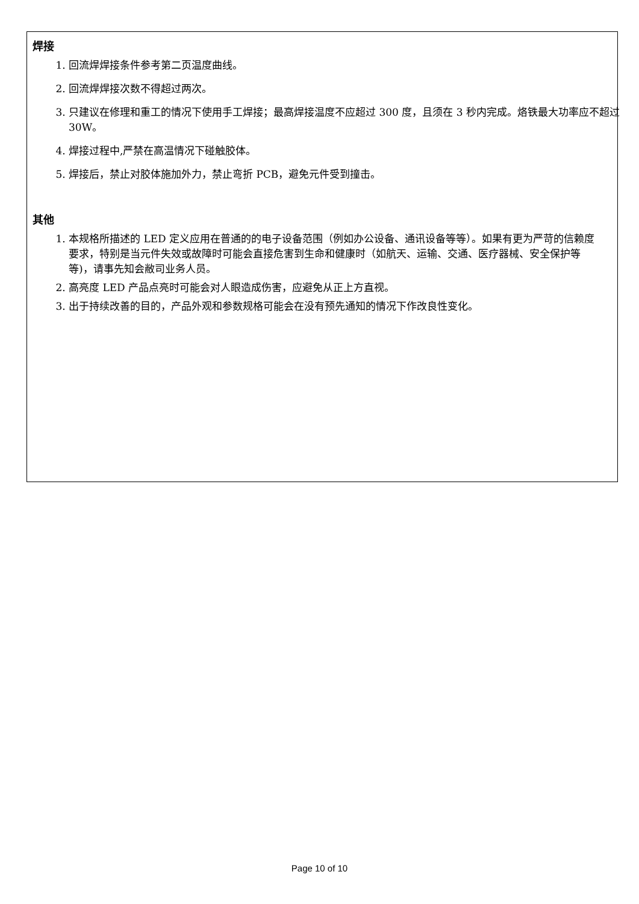焊接
1. 回流焊焊接条件参考第二页温度曲线。
2. 回流焊焊接次数不得超过两次。
3. 只建议在修理和重工的情况下使用手工焊接；最高焊接温度不应超过 300 度，且须在 3 秒内完成。烙铁最大功率应不超过 30W。
4. 焊接过程中,严禁在高温情况下碰触胶体。
5. 焊接后，禁止对胶体施加外力，禁止弯折 PCB，避免元件受到撞击。
其他
1. 本规格所描述的 LED 定义应用在普通的的电子设备范围（例如办公设备、通讯设备等等）。如果有更为严苛的信赖度要求，特别是当元件失效或故障时可能会直接危害到生命和健康时（如航天、运输、交通、医疗器械、安全保护等等)，请事先知会敝司业务人员。
2. 高亮度 LED 产品点亮时可能会对人眼造成伤害，应避免从正上方直视。
3. 出于持续改善的目的，产品外观和参数规格可能会在没有预先通知的情况下作改良性变化。
Page 10 of 10